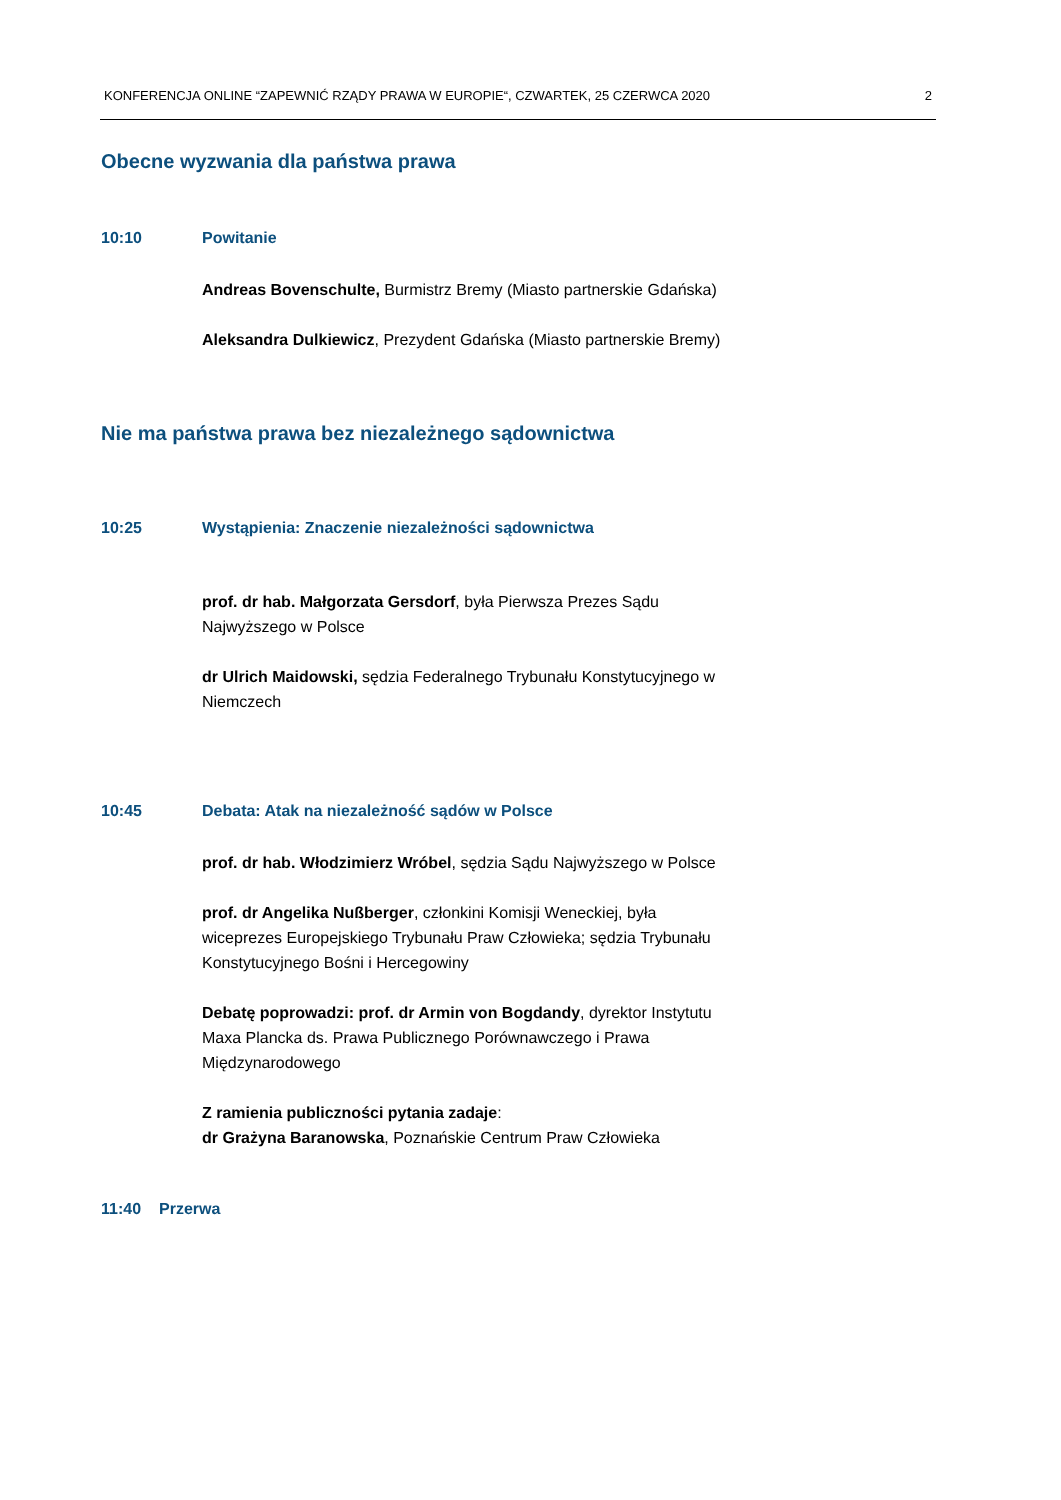KONFERENCJA ONLINE “ZAPEWNIĆ RZĄDY PRAWA W EUROPIE“, CZWARTEK, 25 CZERWCA 2020 2
Obecne wyzwania dla państwa prawa
10:10 Powitanie
Andreas Bovenschulte, Burmistrz Bremy (Miasto partnerskie Gdańska)
Aleksandra Dulkiewicz, Prezydent Gdańska (Miasto partnerskie Bremy)
Nie ma państwa prawa bez niezależnego sądownictwa
10:25 Wystąpienia: Znaczenie niezależności sądownictwa
prof. dr hab. Małgorzata Gersdorf, była Pierwsza Prezes Sądu Najwyższego w Polsce
dr Ulrich Maidowski, sędzia Federalnego Trybunału Konstytucyjnego w Niemczech
10:45 Debata: Atak na niezależność sądów w Polsce
prof. dr hab. Włodzimierz Wróbel, sędzia Sądu Najwyższego w Polsce
prof. dr Angelika Nußberger, członkini Komisji Weneckiej, była wiceprezes Europejskiego Trybunału Praw Człowieka; sędzia Trybunału Konstytucyjnego Bośni i Hercegowiny
Debatę poprowadzi: prof. dr Armin von Bogdandy, dyrektor Instytutu Maxa Plancka ds. Prawa Publicznego Porównawczego i Prawa Międzynarodowego
Z ramienia publiczności pytania zadaje:
dr Grażyna Baranowska, Poznańskie Centrum Praw Człowieka
11:40 Przerwa